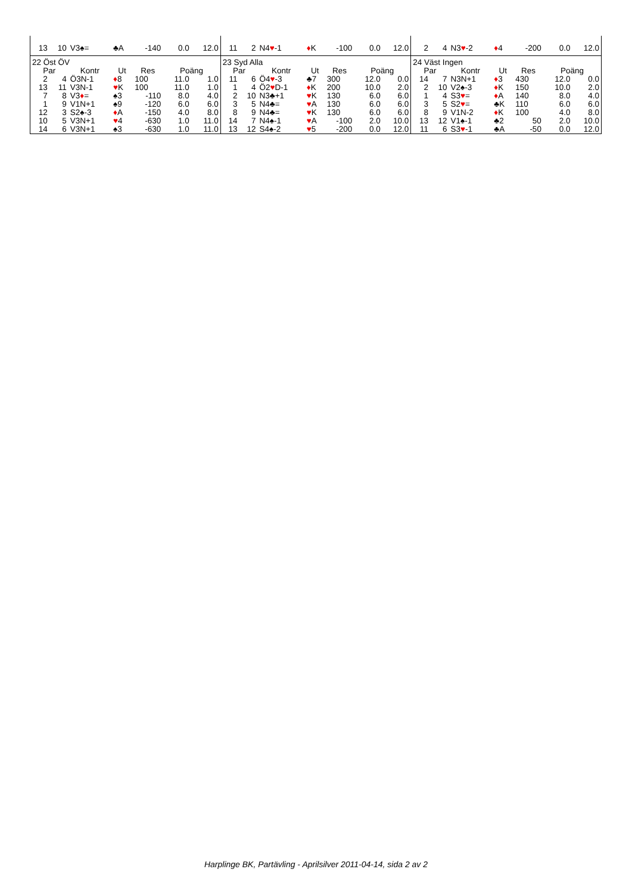| 13 | 10 | V3♠= | ♣A | -140 | 0.0 | 12.0 |
| 22 Öst ÖV | | | | | | |
| Par | | Kontr | Ut | Res | Poäng | |
| 2 | 4 | Ö3N-1 | ♦ 8 | 100 | 11.0 | 1.0 |
| 13 | 11 | V3N-1 | ♥ K | 100 | 11.0 | 1.0 |
| 7 | 8 | V3 ♦ = | ♠3 | -110 | 8.0 | 4.0 |
| 1 | 9 | V1N+1 | ♠9 | -120 | 6.0 | 6.0 |
| 12 | 3 | S2♠-3 | ♦ A | -150 | 4.0 | 8.0 |
| 10 | 5 | V3N+1 | ♥ 4 | -630 | 1.0 | 11.0 |
| 14 | 6 | V3N+1 | ♠3 | -630 | 1.0 | 11.0 |
| 11 | 2 | N4 ♥ -1 | ♦ K | -100 | 0.0 | 12.0 |
| 23 Syd Alla | | | | | | |
| Par | | Kontr | Ut | Res | Poäng | |
| 11 | 6 | Ö4 ♥ -3 | ♣7 | 300 | 12.0 | 0.0 |
| 1 | 4 | Ö2 ♥ D-1 | ♦ K | 200 | 10.0 | 2.0 |
| 2 | 10 | N3♣+1 | ♥ K | 130 | 6.0 | 6.0 |
| 3 | 5 | N4♣= | ♥ A | 130 | 6.0 | 6.0 |
| 8 | 9 | N4♣= | ♥ K | 130 | 6.0 | 6.0 |
| 14 | 7 | N4♠-1 | ♥ A | -100 | 2.0 | 10.0 |
| 13 | 12 | S4♠-2 | ♥ 5 | -200 | 0.0 | 12.0 |
| 2 | 4 | N3 ♥ -2 | ♦ 4 | -200 | 0.0 | 12.0 |
| 24 Väst Ingen | | | | | | |
| Par | | Kontr | Ut | Res | Poäng | |
| 14 | 7 | N3N+1 | ♦ 3 | 430 | 12.0 | 0.0 |
| 2 | 10 | V2♠-3 | ♦ K | 150 | 10.0 | 2.0 |
| 1 | 4 | S3 ♥ = | ♦ A | 140 | 8.0 | 4.0 |
| 3 | 5 | S2 ♥ = | ♣K | 110 | 6.0 | 6.0 |
| 8 | 9 | V1N-2 | ♦ K | 100 | 4.0 | 8.0 |
| 13 | 12 | V1♠-1 | ♣2 | 50 | 2.0 | 10.0 |
| 11 | 6 | S3 ♥ -1 | ♣A | -50 | 0.0 | 12.0 |
Harplinge BK, Partävling - Aprilsilver 2011-04-14, sida 2 av 2